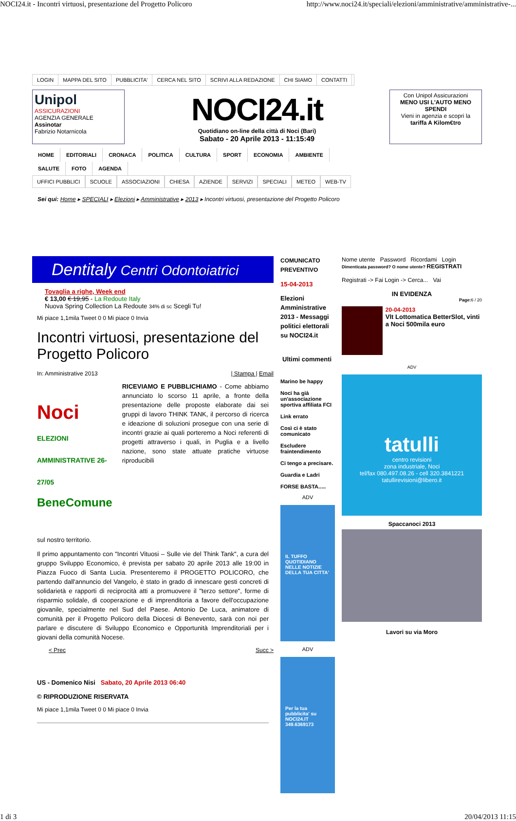NOCI24.it - Incontri virtuosi, presentazione del Progetto Policoro http://www.noci24.it/speciali/elezioni/amministrative/amministrative-...
LOGIN MAPPA DEL SITO PUBBLICITA' CERCA NEL SITO SCRIVI ALLA REDAZIONE CHI SIAMO CONTATTI
Unipol
ASSICURAZIONI
AGENZIA GENERALE
Assinotar
Fabrizio Notarnicola
NOCI24.it
Quotidiano on-line della città di Noci (Bari)
Sabato - 20 Aprile 2013 - 11:15:49
Con Unipol Assicurazioni
MENO USI L'AUTO MENO SPENDI
Vieni in agenzia e scopri la
tariffa A Kilom€tro
HOME EDITORIALI CRONACA POLITICA CULTURA SPORT ECONOMIA AMBIENTE SALUTE FOTO AGENDA
UFFICI PUBBLICI SCUOLE ASSOCIAZIONI CHIESA AZIENDE SERVIZI SPECIALI METEO WEB-TV
Sei qui: Home ▸ SPECIALI ▸ Elezioni ▸ Amministrative ▸ 2013 ▸ Incontri virtuosi, presentazione del Progetto Policoro
Dentitaly Centri Odontoiatrici
Tovaglia a righe, Week end
€ 13,00 € 19,95 - La Redoute Italy
Nuova Spring Collection La Redoute 34% di sc Scegli Tu!
Mi piace 1,1mila Tweet 0 0 Mi piace 0 Invia
Incontri virtuosi, presentazione del Progetto Policoro
In: Amministrative 2013 | Stampa | Email
Noci ELEZIONI AMMINISTRATIVE 26-27/05
BeneComune
RICEVIAMO E PUBBLICHIAMO - Come abbiamo annunciato lo scorso 11 aprile, a fronte della presentazione delle proposte elaborate dai sei gruppi di lavoro THINK TANK, il percorso di ricerca e ideazione di soluzioni prosegue con una serie di incontri grazie ai quali porteremo a Noci referenti di progetti attraverso i quali, in Puglia e a livello nazione, sono state attuate pratiche virtuose riproducibili
sul nostro territorio.
Il primo appuntamento con "Incontri Vituosi – Sulle vie del Think Tank", a cura del gruppo Sviluppo Economico, è prevista per sabato 20 aprile 2013 alle 19:00 in Piazza Fuoco di Santa Lucia. Presenteremo il PROGETTO POLICORO, che partendo dall'annuncio del Vangelo, è stato in grado di innescare gesti concreti di solidarietà e rapporti di reciprocità atti a promuovere il "terzo settore", forme di risparmio solidale, di cooperazione e di imprenditoria a favore dell'occupazione giovanile, specialmente nel Sud del Paese. Antonio De Luca, animatore di comunità per il Progetto Policoro della Diocesi di Benevento, sarà con noi per parlare e discutere di Sviluppo Economico e Opportunità Imprenditoriali per i giovani della comunità Nocese.
< Prec Succ >
US - Domenico Nisi Sabato, 20 Aprile 2013 06:40
© RIPRODUZIONE RISERVATA
Mi piace 1,1mila Tweet 0 0 Mi piace 0 Invia
COMUNICATO PREVENTIVO
15-04-2013
Elezioni Amministrative 2013 - Messaggi politici elettorali su NOCI24.it
Ultimi commenti
Marino be happy
Noci ha già un'associazione sportiva affiliata FCI
Link errato
Così ci è stato comunicato
Escludere fraintendimento
Ci tengo a precisare.
Guardia e Ladri
FORSE BASTA.....
ADV
IL TUFFO QUOTIDIANO NELLE NOTIZIE DELLA TUA CITTA'
ADV
Per la tua pubblicita' su NOCI24.IT 349.6369173
Nome utente Password Ricordami Login
Dimenticata password? O nome utente? REGISTRATI
Registrati -> Fai Login -> Cerca... Vai
IN EVIDENZA
Page: 6 / 20
20-04-2013
Vlt Lottomatica BetterSlot, vinti a Noci 500mila euro
ADV
tatulli
centro revisioni
zona industriale, Noci
tel/fax 080.497.08.26 - cell 320.3841221
tatullirevisioni@libero.it
Spaccanoci 2013
Lavori su via Moro
1 di 3 20/04/2013 11:15